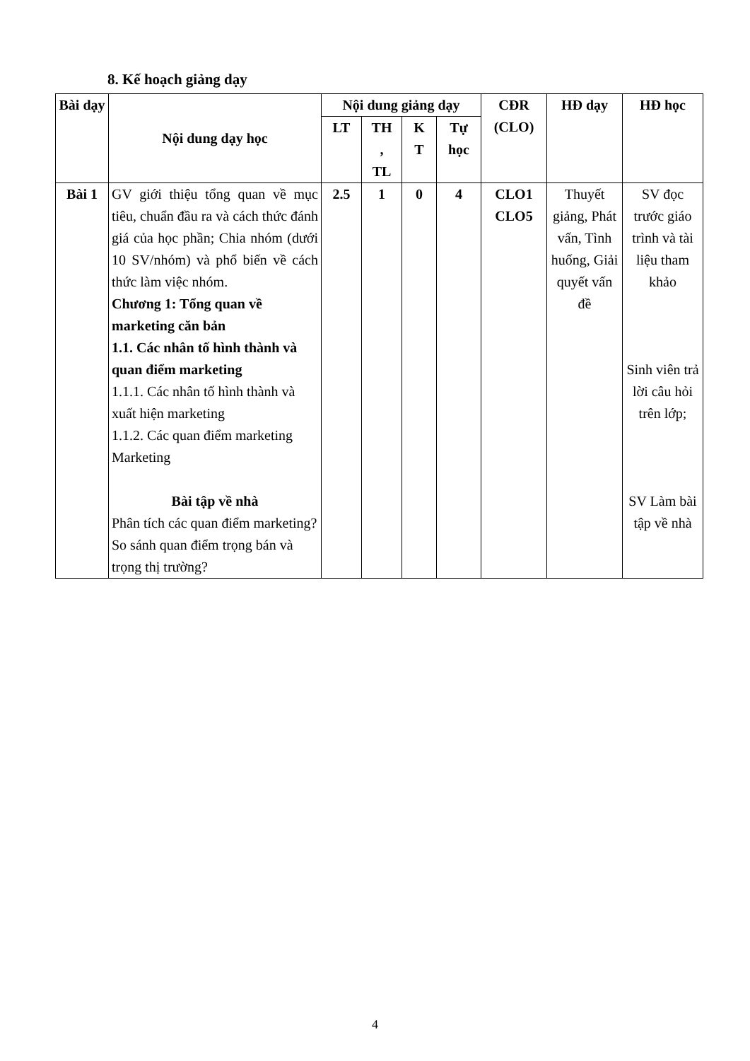8. Kế hoạch giảng dạy
| Bài dạy | Nội dung dạy học | Nội dung giảng dạy | | | | CĐR (CLO) | HĐ dạy | HĐ học |
| --- | --- | --- | --- | --- | --- | --- | --- | --- |
| | | LT | TH , TL | K T | Tự học | | | |
| Bài 1 | GV giới thiệu tổng quan về mục tiêu, chuẩn đầu ra và cách thức đánh giá của học phần; Chia nhóm (dưới 10 SV/nhóm) và phổ biến về cách thức làm việc nhóm. Chương 1: Tổng quan về marketing căn bản 1.1. Các nhân tố hình thành và quan điểm marketing 1.1.1. Các nhân tố hình thành và xuất hiện marketing 1.1.2. Các quan điểm marketing Marketing Bài tập về nhà Phân tích các quan điểm marketing? So sánh quan điểm trọng bán và trọng thị trường? | 2.5 | 1 | 0 | 4 | CLO1 CLO5 | Thuyết giảng, Phát vấn, Tình huống, Giải quyết vấn đề | SV đọc trước giáo trình và tài liệu tham khảo Sinh viên trả lời câu hỏi trên lớp; SV Làm bài tập về nhà |
4